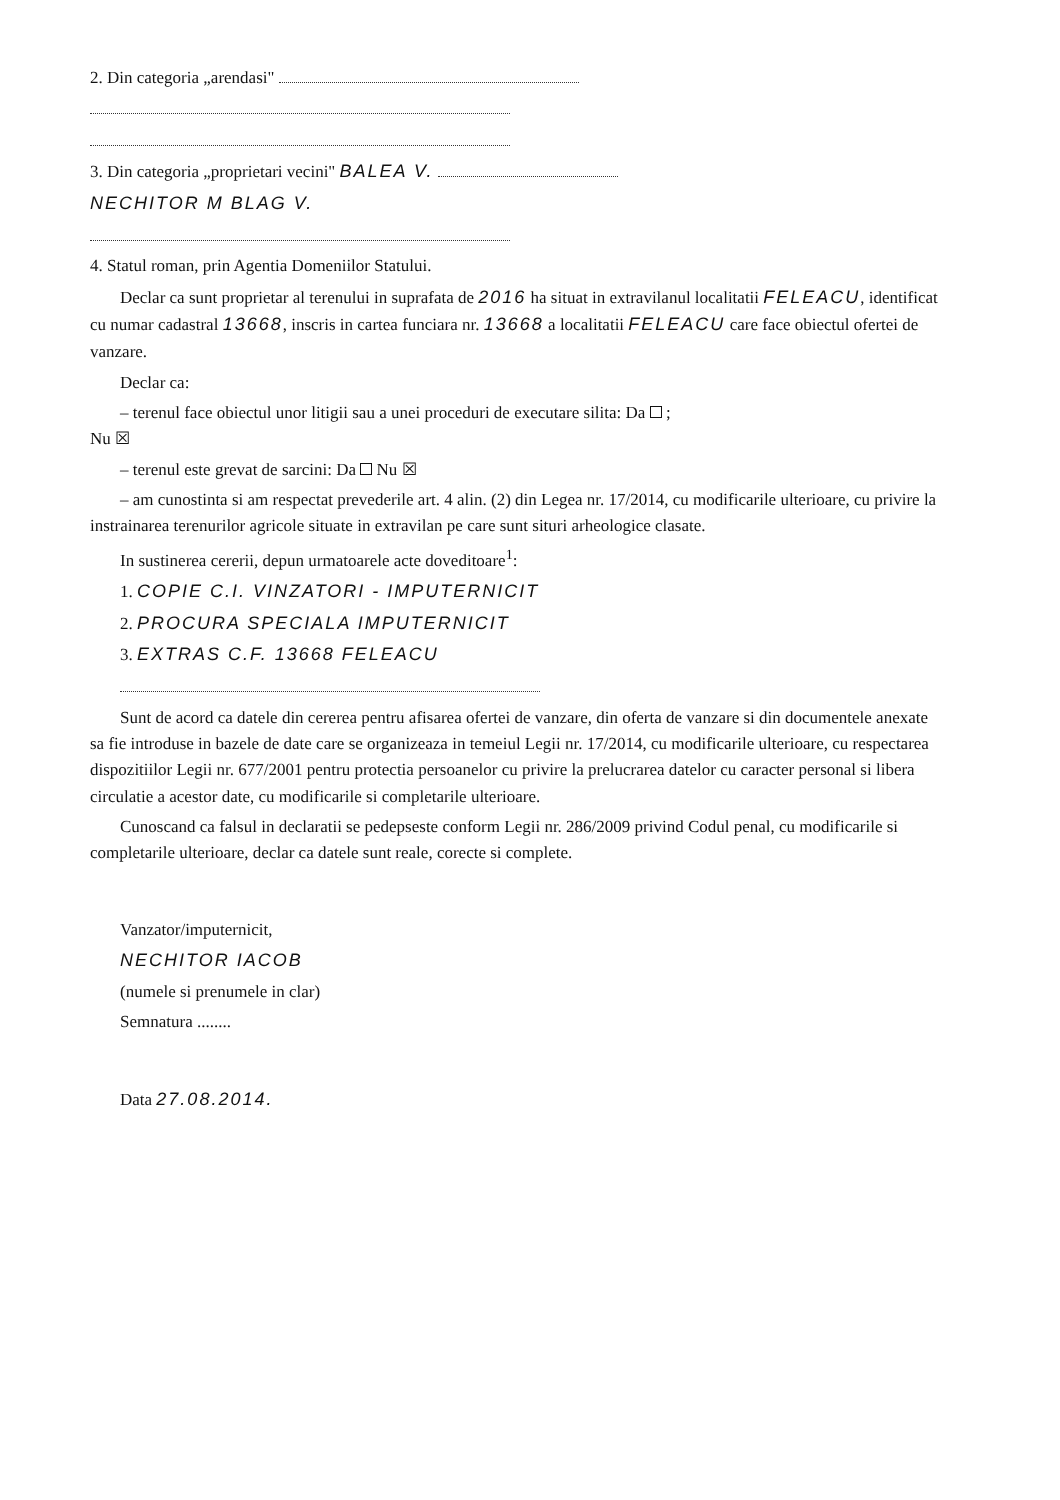2. Din categoria „arendasi"
3. Din categoria „proprietari vecini" BALEA V.
NECHITOR M BLAG V.
4. Statul roman, prin Agentia Domeniilor Statului.
Declar ca sunt proprietar al terenului in suprafata de 2016 ha situat in extravilanul localitatii FELEACU, identificat cu numar cadastral 13668, inscris in cartea funciara nr. 13668 a localitatii FELEACU care face obiectul ofertei de vanzare.
Declar ca:
– terenul face obiectul unor litigii sau a unei proceduri de executare silita: Da ;
Nu ☒
– terenul este grevat de sarcini: Da Nu ☒
– am cunostinta si am respectat prevederile art. 4 alin. (2) din Legea nr. 17/2014, cu modificarile ulterioare, cu privire la instrainarea terenurilor agricole situate in extravilan pe care sunt situri arheologice clasate.
In sustinerea cererii, depun urmatoarele acte doveditoare<sup>1</sup>:
1. COPIE C.I. VINZATORI - IMPUTERNICIT
2. PROCURA SPECIALA IMPUTERNICIT
3. EXTRAS C.F. 13668 FELEACU
Sunt de acord ca datele din cererea pentru afisarea ofertei de vanzare, din oferta de vanzare si din documentele anexate sa fie introduse in bazele de date care se organizeaza in temeiul Legii nr. 17/2014, cu modificarile ulterioare, cu respectarea dispozitiilor Legii nr. 677/2001 pentru protectia persoanelor cu privire la prelucrarea datelor cu caracter personal si libera circulatie a acestor date, cu modificarile si completarile ulterioare.
Cunoscand ca falsul in declaratii se pedepseste conform Legii nr. 286/2009 privind Codul penal, cu modificarile si completarile ulterioare, declar ca datele sunt reale, corecte si complete.
Vanzator/imputernicit,
NECHITOR IACOB
(numele si prenumele in clar)
Semnatura ........
Data 27.08.2014.